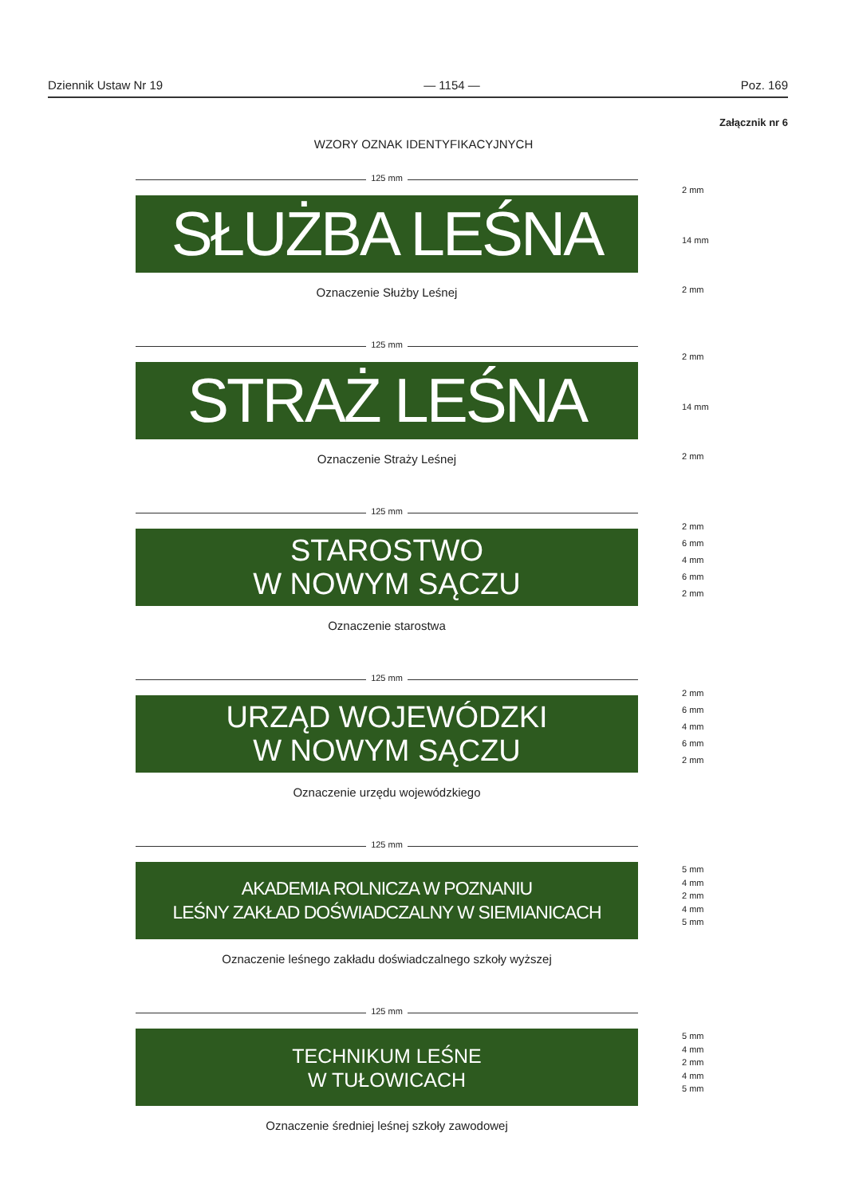Dziennik Ustaw Nr 19 — 1154 — Poz. 169
Załącznik nr 6
WZORY OZNAK IDENTYFIKACYJNYCH
125 mm
SŁUŻBA LEŚNA
Oznaczenie Służby Leśnej
2 mm
14 mm
2 mm
125 mm
STRAŻ LEŚNA
Oznaczenie Straży Leśnej
2 mm
14 mm
2 mm
125 mm
STAROSTWO
W NOWYM SĄCZU
Oznaczenie starostwa
2 mm
6 mm
4 mm
6 mm
2 mm
125 mm
URZĄD WOJEWÓDZKI
W NOWYM SĄCZU
Oznaczenie urzędu wojewódzkiego
2 mm
6 mm
4 mm
6 mm
2 mm
125 mm
AKADEMIA ROLNICZA W POZNANIU
LEŚNY ZAKŁAD DOŚWIADCZALNY W SIEMIANICACH
Oznaczenie leśnego zakładu doświadczalnego szkoły wyższej
5 mm
4 mm
2 mm
4 mm
5 mm
125 mm
TECHNIKUM LEŚNE
W TUŁOWICACH
Oznaczenie średniej leśnej szkoły zawodowej
5 mm
4 mm
2 mm
4 mm
5 mm